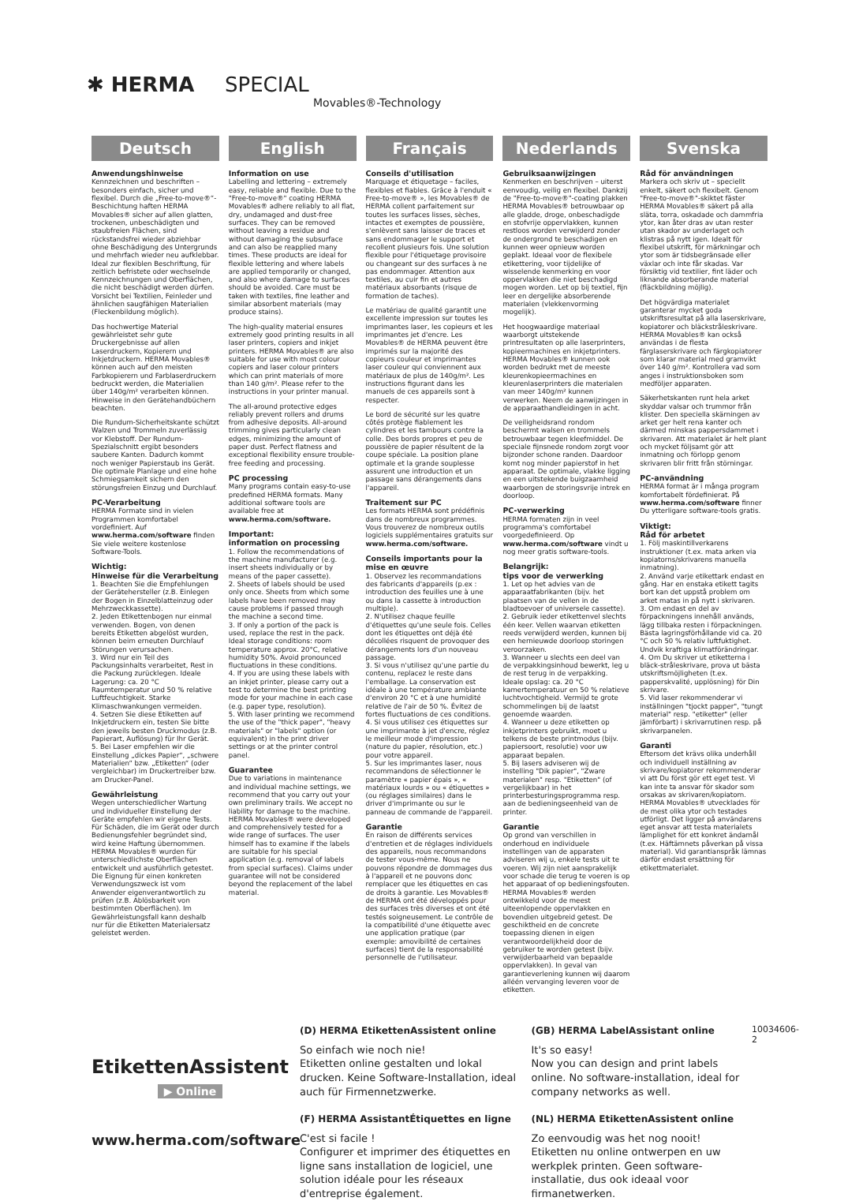✱ HERMA SPECIAL
Movables®-Technology
Deutsch
Anwendungshinweise
Kennzeichnen und beschriften – besonders einfach, sicher und flexibel. Durch die „Free-to-move®“-Beschichtung haften HERMA Movables® sicher auf allen glatten, trockenen, unbeschädigten und staubfreien Flächen, sind rückstandsfrei wieder abziehbar ohne Beschädigung des Untergrunds und mehrfach wieder neu aufklebbar. Ideal zur flexiblen Beschriftung, für zeitlich befristete oder wechselnde Kennzeichnungen und Oberflächen, die nicht beschädigt werden dürfen. Vorsicht bei Textilien, Feinleder und ähnlichen saugfähigen Materialien (Fleckenbildung möglich).
Das hochwertige Material gewährleistet sehr gute Druckergebnisse auf allen Laserdruckern, Kopierern und Inkjetdruckern. HERMA Movables® können auch auf den meisten Farbkopierern und Farblaserdruckern bedruckt werden, die Materialien über 140g/m² verarbeiten können. Hinweise in den Gerätehandbüchern beachten.
Die Rundum-Sicherheitskante schützt Walzen und Trommeln zuverlässig vor Klebstoff. Der Rundum-Spezialschnitt ergibt besonders saubere Kanten. Dadurch kommt noch weniger Papierstaub ins Gerät. Die optimale Planlage und eine hohe Schmiegsamkeit sichern den störungsfreien Einzug und Durchlauf.
PC-Verarbeitung
HERMA Formate sind in vielen Programmen komfortabel vordefiniert. Auf www.herma.com/software finden Sie viele weitere kostenlose Software-Tools.
Wichtig:
Hinweise für die Verarbeitung
1. Beachten Sie die Empfehlungen der Gerätehersteller (z.B. Einlegen der Bogen in Einzelblatteinzug oder Mehrzweckkassette).
2. Jeden Etikettenbogen nur einmal verwenden. Bogen, von denen bereits Etiketten abgelöst wurden, können beim erneuten Durchlauf Störungen verursachen.
3. Wird nur ein Teil des Packungsinhalts verarbeitet, Rest in die Packung zurücklegen. Ideale Lagerung: ca. 20 °C Raumtemperatur und 50 % relative Luftfeuchtigkeit. Starke Klimaschwankungen vermeiden.
4. Setzen Sie diese Etiketten auf Inkjetdruckern ein, testen Sie bitte den jeweils besten Druckmodus (z.B. Papierart, Auflösung) für Ihr Gerät.
5. Bei Laser empfehlen wir die Einstellung „dickes Papier“, „schwere Materialien“ bzw. „Etiketten“ (oder vergleichbar) im Druckertreiber bzw. am Drucker-Panel.
Gewährleistung
Wegen unterschiedlicher Wartung und individueller Einstellung der Geräte empfehlen wir eigene Tests. Für Schäden, die im Gerät oder durch Bedienungsfehler begründet sind, wird keine Haftung übernommen. HERMA Movables® wurden für unterschiedlichste Oberflächen entwickelt und ausführlich getestet. Die Eignung für einen konkreten Verwendungszweck ist vom Anwender eigenverantwortlich zu prüfen (z.B. Ablösbarkeit von bestimmten Oberflächen). Im Gewährleistungsfall kann deshalb nur für die Etiketten Materialersatz geleistet werden.
English
Information on use
Labelling and lettering – extremely easy, reliable and flexible. Due to the "Free-to-move®" coating HERMA Movables® adhere reliably to all flat, dry, undamaged and dust-free surfaces. They can be removed without leaving a residue and without damaging the subsurface and can also be reapplied many times. These products are ideal for flexible lettering and where labels are applied temporarily or changed, and also where damage to surfaces should be avoided. Care must be taken with textiles, fine leather and similar absorbent materials (may produce stains).
The high-quality material ensures extremely good printing results in all laser printers, copiers and inkjet printers. HERMA Movables® are also suitable for use with most colour copiers and laser colour printers which can print materials of more than 140 g/m². Please refer to the instructions in your printer manual.
The all-around protective edges reliably prevent rollers and drums from adhesive deposits. All-around trimming gives particularly clean edges, minimizing the amount of paper dust. Perfect flatness and exceptional flexibility ensure trouble-free feeding and processing.
PC processing
Many programs contain easy-to-use predefined HERMA formats. Many additional software tools are available free at www.herma.com/software.
Important:
information on processing
1. Follow the recommendations of the machine manufacturer (e.g. insert sheets individually or by means of the paper cassette).
2. Sheets of labels should be used only once. Sheets from which some labels have been removed may cause problems if passed through the machine a second time.
3. If only a portion of the pack is used, replace the rest in the pack. Ideal storage conditions: room temperature approx. 20°C, relative humidity 50%. Avoid pronounced fluctuations in these conditions.
4. If you are using these labels with an inkjet printer, please carry out a test to determine the best printing mode for your machine in each case (e.g. paper type, resolution).
5. With laser printing we recommend the use of the "thick paper", "heavy materials" or "labels" option (or equivalent) in the print driver settings or at the printer control panel.
Guarantee
Due to variations in maintenance and individual machine settings, we recommend that you carry out your own preliminary trails. We accept no liability for damage to the machine. HERMA Movables® were developed and comprehensively tested for a wide range of surfaces. The user himself has to examine if the labels are suitable for his special application (e.g. removal of labels from special surfaces). Claims under guarantee will not be considered beyond the replacement of the label material.
Français
Conseils d'utilisation
Marquage et étiquetage – faciles, flexibles et fiables. Grâce à l'enduit « Free-to-move® », les Movables® de HERMA collent parfaitement sur toutes les surfaces lisses, sèches, intactes et exemptes de poussière, s'enlèvent sans laisser de traces et sans endommager le support et recollent plusieurs fois. Une solution flexible pour l'étiquetage provisoire ou changeant sur des surfaces à ne pas endommager. Attention aux textiles, au cuir fin et autres matériaux absorbants (risque de formation de taches).
Le matériau de qualité garantit une excellente impression sur toutes les imprimantes laser, les copieurs et les imprimantes jet d'encre. Les Movables® de HERMA peuvent être imprimés sur la majorité des copieurs couleur et imprimantes laser couleur qui conviennent aux matériaux de plus de 140g/m². Les instructions figurant dans les manuels de ces appareils sont à respecter.
Le bord de sécurité sur les quatre côtés protège fiablement les cylindres et les tambours contre la colle. Des bords propres et peu de poussière de papier résultent de la coupe spéciale. La position plane optimale et la grande souplesse assurent une introduction et un passage sans dérangements dans l'appareil.
Traitement sur PC
Les formats HERMA sont prédéfinis dans de nombreux programmes. Vous trouverez de nombreux outils logiciels supplémentaires gratuits sur www.herma.com/software.
Conseils importants pour la mise en œuvre
1. Observez les recommandations des fabricants d'appareils (p.ex : introduction des feuilles une à une ou dans la cassette à introduction multiple).
2. N'utilisez chaque feuille d'étiquettes qu'une seule fois. Celles dont les étiquettes ont déjà été décollées risquent de provoquer des dérangements lors d'un nouveau passage.
3. Si vous n'utilisez qu'une partie du contenu, replacez le reste dans l'emballage. La conservation est idéale à une température ambiante d'environ 20 °C et à une humidité relative de l'air de 50 %. Évitez de fortes fluctuations de ces conditions.
4. Si vous utilisez ces étiquettes sur une imprimante à jet d'encre, réglez le meilleur mode d'impression (nature du papier, résolution, etc.) pour votre appareil.
5. Sur les imprimantes laser, nous recommandons de sélectionner le paramètre « papier épais », « matériaux lourds » ou « étiquettes » (ou réglages similaires) dans le driver d'imprimante ou sur le panneau de commande de l'appareil.
Garantie
En raison de différents services d'entretien et de réglages individuels des appareils, nous recommandons de tester vous-même. Nous ne pouvons répondre de dommages dus à l'appareil et ne pouvons donc remplacer que les étiquettes en cas de droits à garantie. Les Movables® de HERMA ont été développés pour des surfaces très diverses et ont été testés soigneusement. Le contrôle de la compatibilité d'une étiquette avec une application pratique (par exemple: amovibilité de certaines surfaces) tient de la responsabilité personnelle de l'utilisateur.
Nederlands
Gebruiksaanwijzingen
Kenmerken en beschrijven – uiterst eenvoudig, veilig en flexibel. Dankzij de "Free-to-move®"-coating plakken HERMA Movables® betrouwbaar op alle gladde, droge, onbeschadigde en stofvrije oppervlakken, kunnen restloos worden verwijderd zonder de ondergrond te beschadigen en kunnen weer opnieuw worden geplakt. Ideaal voor de flexibele etikettering, voor tijdelijke of wisselende kenmerking en voor oppervlakken die niet beschadigd mogen worden. Let op bij textiel, fijn leer en dergelijke absorberende materialen (vlekkenvorming mogelijk).
Het hoogwaardige materiaal waarborgt uitstekende printresultaten op alle laserprinters, kopieermachines en inkjetprinters. HERMA Movables® kunnen ook worden bedrukt met de meeste kleurenkopieermachines en kleurenlaserprinters die materialen van meer 140g/m² kunnen verwerken. Neem de aanwijzingen in de apparaathandleidingen in acht.
De veiligheidsrand rondom beschermt walsen en trommels betrouwbaar tegen kleefmiddel. De speciale fijnsnede rondom zorgt voor bijzonder schone randen. Daardoor komt nog minder papierstof in het apparaat. De optimale, vlakke ligging en een uitstekende buigzaamheid waarborgen de storingsvrije intrek en doorloop.
PC-verwerking
HERMA formaten zijn in veel programma's comfortabel voorgedefinieerd. Op www.herma.com/software vindt u nog meer gratis software-tools.
Belangrijk:
tips voor de verwerking
1. Let op het advies van de apparaatfabrikanten (bijv. het plaatsen van de vellen in de bladtoevoer of universele cassette).
2. Gebruik ieder etikettenvel slechts één keer. Vellen waarvan etiketten reeds verwijderd werden, kunnen bij een hernieuwde doorloop storingen veroorzaken.
3. Wanneer u slechts een deel van de verpakkingsinhoud bewerkt, leg u de rest terug in de verpakking. Ideale opslag: ca. 20 °C kamertemperatuur en 50 % relatieve luchtvochtigheid. Vermijd te grote schommelingen bij de laatst genoemde waarden.
4. Wanneer u deze etiketten op inkjetprinters gebruikt, moet u telkens de beste printmodus (bijv. papiersoort, resolutie) voor uw apparaat bepalen.
5. Bij lasers adviseren wij de instelling "Dik papier", "Zware materialen" resp. "Etiketten" (of vergelijkbaar) in het printerbesturingsprogramma resp. aan de bedieningseenheid van de printer.
Garantie
Op grond van verschillen in onderhoud en individuele instellingen van de apparaten adviseren wij u, enkele tests uit te voeren. Wij zijn niet aansprakelijk voor schade die terug te voeren is op het apparaat of op bedieningsfouten. HERMA Movables® werden ontwikkeld voor de meest uiteenlopende oppervlakken en bovendien uitgebreid getest. De geschiktheid en de concrete toepassing dienen in eigen verantwoordelijkheid door de gebruiker te worden getest (bijv. verwijderbaarheid van bepaalde oppervlakken). In geval van garantieverlening kunnen wij daarom alléén vervanging leveren voor de etiketten.
Svenska
Råd för användningen
Markera och skriv ut – speciellt enkelt, säkert och flexibelt. Genom "Free-to-move®"-skiktet fäster HERMA Movables® säkert på alla släta, torra, oskadade och dammfria ytor, kan åter dras av utan rester utan skador av underlaget och klistras på nytt igen. Idealt för flexibel utskrift, för märkningar och ytor som är tidsbegränsade eller växlar och inte får skadas. Var försiktig vid textilier, fint läder och liknande absorberande material (fläckbildning möjlig).
Det högvärdiga materialet garanterar mycket goda utskriftsresultat på alla laserskrivare, kopiatorer och bläckstråleskrivare. HERMA Movables® kan också användas i de flesta färglaserskrivare och färgkopiatorer som klarar material med gramvikt över 140 g/m². Kontrollera vad som anges i instruktionsboken som medföljer apparaten.
Säkerhetskanten runt hela arket skyddar valsar och trummor från klister. Den speciella skärningen av arket ger helt rena kanter och därmed minskas pappersdammet i skrivaren. Att materialet är helt plant och mycket följsamt gör att inmatning och förlopp genom skrivaren blir fritt från störningar.
PC-användning
HERMA format är i många program komfortabelt fördefinierat. På www.herma.com/software finner Du ytterligare software-tools gratis.
Viktigt:
Råd för arbetet
1. Följ maskintillverkarens instruktioner (t.ex. mata arken via kopiatorns/skrivarens manuella inmatning).
2. Använd varje etikettark endast en gång. Har en enstaka etikett tagits bort kan det uppstå problem om arket matas in på nytt i skrivaren.
3. Om endast en del av förpackningens innehåll används, lägg tillbaka resten i förpackningen. Bästa lagringsförhållande vid ca. 20 °C och 50 % relativ luftfuktighet. Undvik kraftiga klimatförändringar.
4. Om Du skriver ut etiketterna i bläck-stråleskrivare, prova ut bästa utskriftsmöjligheten (t.ex. papperskvalité, upplösning) för Din skrivare.
5. Vid laser rekommenderar vi inställningen "tjockt papper", "tungt material" resp. "etiketter" (eller jämförbart) i skrivarrutinen resp. på skrivarpanelen.
Garanti
Eftersom det krävs olika underhåll och individuell inställning av skrivare/kopiatorer rekommenderar vi att Du först gör ett eget test. Vi kan inte ta ansvar för skador som orsakas av skrivaren/kopiatorn. HERMA Movables® utvecklades för de mest olika ytor och testades utförligt. Det ligger på användarens eget ansvar att testa materialets lämplighet för ett konkret ändamål (t.ex. Häftämnets påverkan på vissa material). Vid garantianspråk lämnas därför endast ersättning för etikettmaterialet.
EtikettenAssistent
▶ Online
www.herma.com/software
(D) HERMA EtikettenAssistent online
So einfach wie noch nie!
Etiketten online gestalten und lokal drucken. Keine Software-Installation, ideal auch für Firmennetzwerke.
(F) HERMA AssistantÉtiquettes en ligne
C'est si facile !
Configurer et imprimer des étiquettes en ligne sans installation de logiciel, une solution idéale pour les réseaux d'entreprise également.
(GB) HERMA LabelAssistant online
It's so easy!
Now you can design and print labels online. No software-installation, ideal for company networks as well.
(NL) HERMA EtikettenAssistent online
Zo eenvoudig was het nog nooit!
Etiketten nu online ontwerpen en uw werkplek printen. Geen software-installatie, dus ook ideaal voor firmanetwerken.
10034606­2